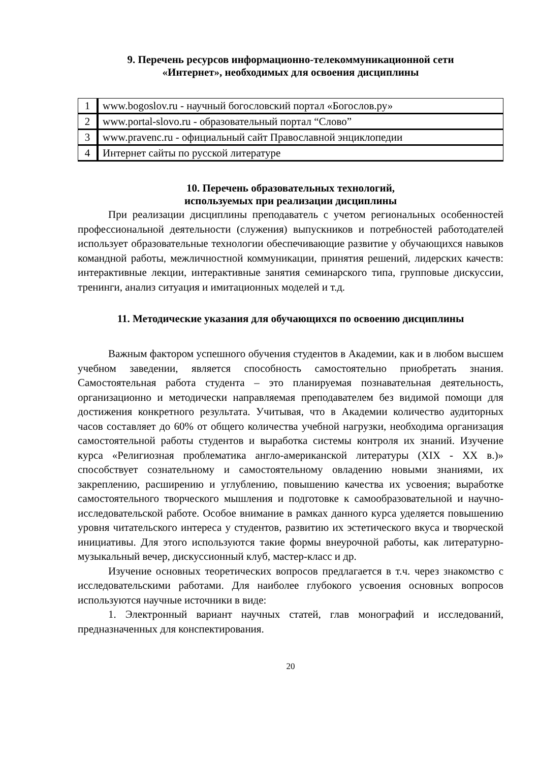9. Перечень ресурсов информационно-телекоммуникационной сети
«Интернет», необходимых для освоения дисциплины
| 1 | www.bogoslov.ru - научный богословский портал «Богослов.ру» |
| 2 | www.portal-slovo.ru - образовательный портал “Слово” |
| 3 | www.pravenc.ru - официальный сайт Православной энциклопедии |
| 4 | Интернет сайты по русской литературе |
10. Перечень образовательных технологий,
используемых при реализации дисциплины
При реализации дисциплины преподаватель с учетом региональных особенностей профессиональной деятельности (служения) выпускников и потребностей работодателей использует образовательные технологии обеспечивающие развитие у обучающихся навыков командной работы, межличностной коммуникации, принятия решений, лидерских качеств: интерактивные лекции, интерактивные занятия семинарского типа, групповые дискуссии, тренинги, анализ ситуация и имитационных моделей и т.д.
11. Методические указания для обучающихся по освоению дисциплины
Важным фактором успешного обучения студентов в Академии, как и в любом высшем учебном заведении, является способность самостоятельно приобретать знания. Самостоятельная работа студента – это планируемая познавательная деятельность, организационно и методически направляемая преподавателем без видимой помощи для достижения конкретного результата. Учитывая, что в Академии количество аудиторных часов составляет до 60% от общего количества учебной нагрузки, необходима организация самостоятельной работы студентов и выработка системы контроля их знаний. Изучение курса «Религиозная проблематика англо-американской литературы (XIX - XX в.)» способствует сознательному и самостоятельному овладению новыми знаниями, их закреплению, расширению и углублению, повышению качества их усвоения; выработке самостоятельного творческого мышления и подготовке к самообразовательной и научно-исследовательской работе. Особое внимание в рамках данного курса уделяется повышению уровня читательского интереса у студентов, развитию их эстетического вкуса и творческой инициативы. Для этого используются такие формы внеурочной работы, как литературно-музыкальный вечер, дискуссионный клуб, мастер-класс и др.
Изучение основных теоретических вопросов предлагается в т.ч. через знакомство с исследовательскими работами. Для наиболее глубокого усвоения основных вопросов используются научные источники в виде:
1. Электронный вариант научных статей, глав монографий и исследований, предназначенных для конспектирования.
20